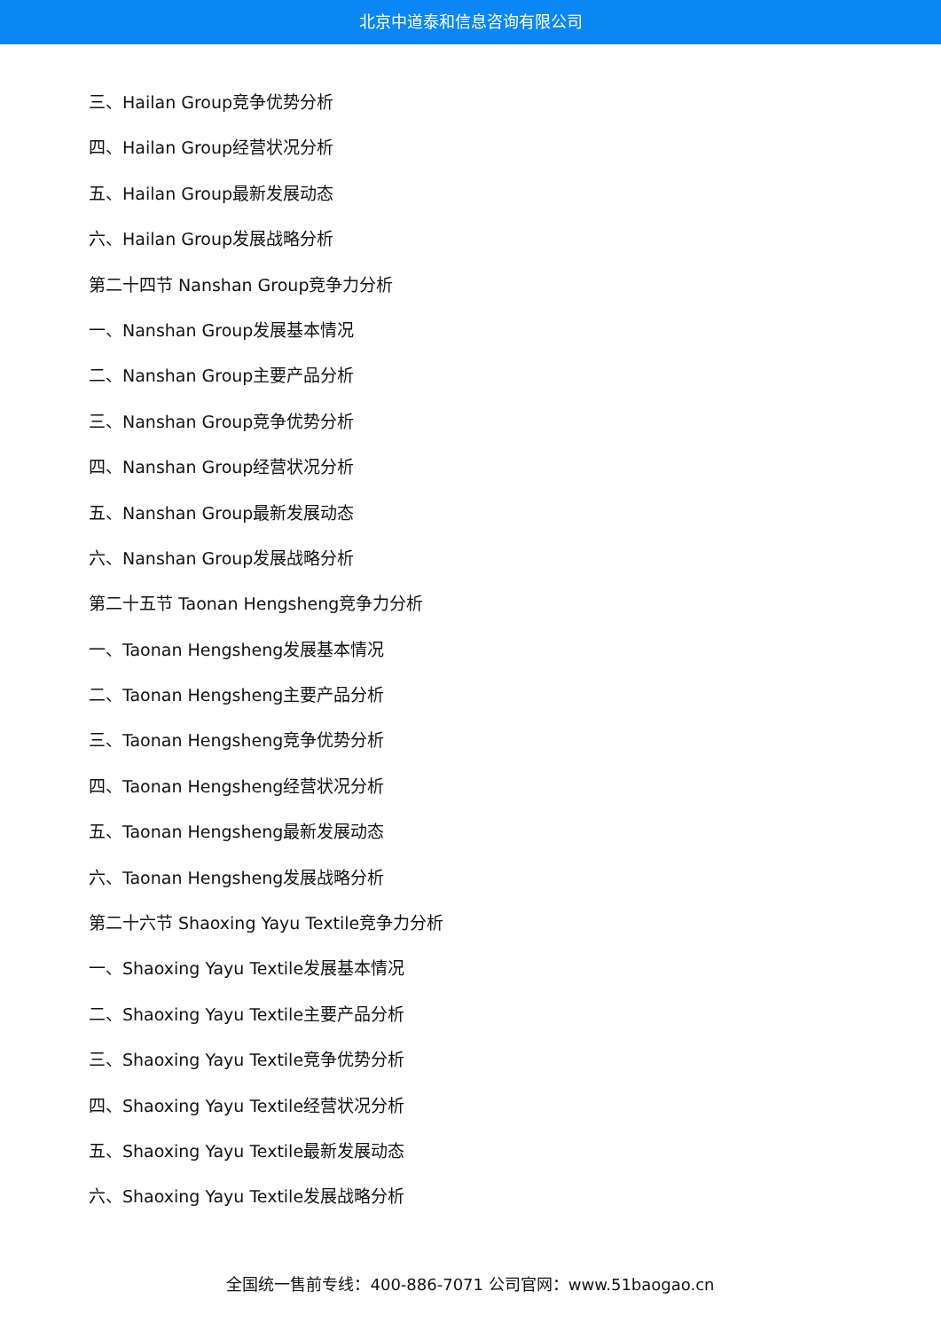北京中道泰和信息咨询有限公司
三、Hailan Group竞争优势分析
四、Hailan Group经营状况分析
五、Hailan Group最新发展动态
六、Hailan Group发展战略分析
第二十四节 Nanshan Group竞争力分析
一、Nanshan Group发展基本情况
二、Nanshan Group主要产品分析
三、Nanshan Group竞争优势分析
四、Nanshan Group经营状况分析
五、Nanshan Group最新发展动态
六、Nanshan Group发展战略分析
第二十五节 Taonan Hengsheng竞争力分析
一、Taonan Hengsheng发展基本情况
二、Taonan Hengsheng主要产品分析
三、Taonan Hengsheng竞争优势分析
四、Taonan Hengsheng经营状况分析
五、Taonan Hengsheng最新发展动态
六、Taonan Hengsheng发展战略分析
第二十六节 Shaoxing Yayu Textile竞争力分析
一、Shaoxing Yayu Textile发展基本情况
二、Shaoxing Yayu Textile主要产品分析
三、Shaoxing Yayu Textile竞争优势分析
四、Shaoxing Yayu Textile经营状况分析
五、Shaoxing Yayu Textile最新发展动态
六、Shaoxing Yayu Textile发展战略分析
全国统一售前专线：400-886-7071 公司官网：www.51baogao.cn